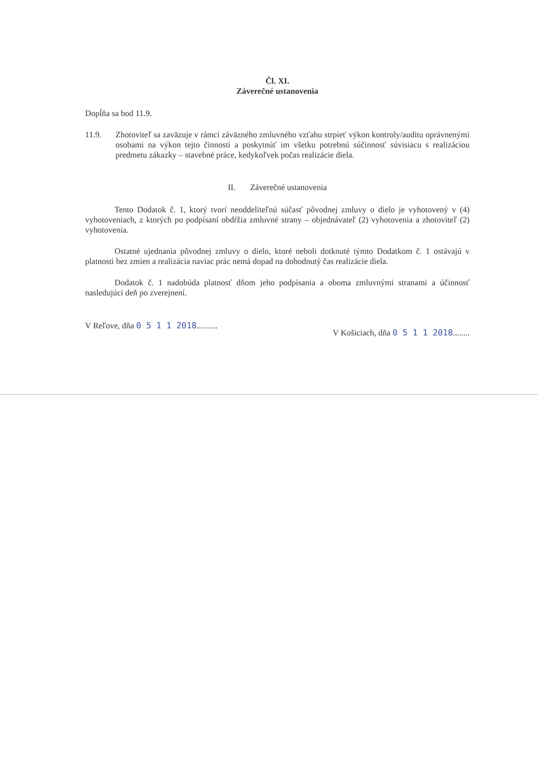Čl. XI.
Záverečné ustanovenia
Dopĺňa sa bod 11.9.
11.9. Zhotoviteľ sa zaväzuje v rámci záväzného zmluvného vzťahu strpieť výkon kontroly/auditu oprávnenými osobami na výkon tejto činnosti a poskytnúť im všetku potrebnú súčinnosť súvisiacu s realizáciou predmetu zákazky – stavebné práce, kedykoľvek počas realizácie diela.
II. Záverečné ustanovenia
Tento Dodatok č. 1, ktorý tvorí neoddeliteľnú súčasť pôvodnej zmluvy o dielo je vyhotovený v (4) vyhotoveniach, z ktorých po podpísaní obdŕžia zmluvné strany – objednávateľ (2) vyhotovenia a zhotoviteľ (2) vyhotovenia.
Ostatné ujednania pôvodnej zmluvy o dielo, ktoré neboli dotknuté týmto Dodatkom č. 1 ostávajú v platnosti bez zmien a realizácia naviac prác nemá dopad na dohodnutý čas realizácie diela.
Dodatok č. 1 nadobúda platnosť dňom jeho podpísania a oboma zmluvnými stranami a účinnosť nasledujúci deň po zverejnení.
V Reľove, dňa 0 5 1 1 2018.......... V Košiciach, dňa 0 5 1 1 2018........